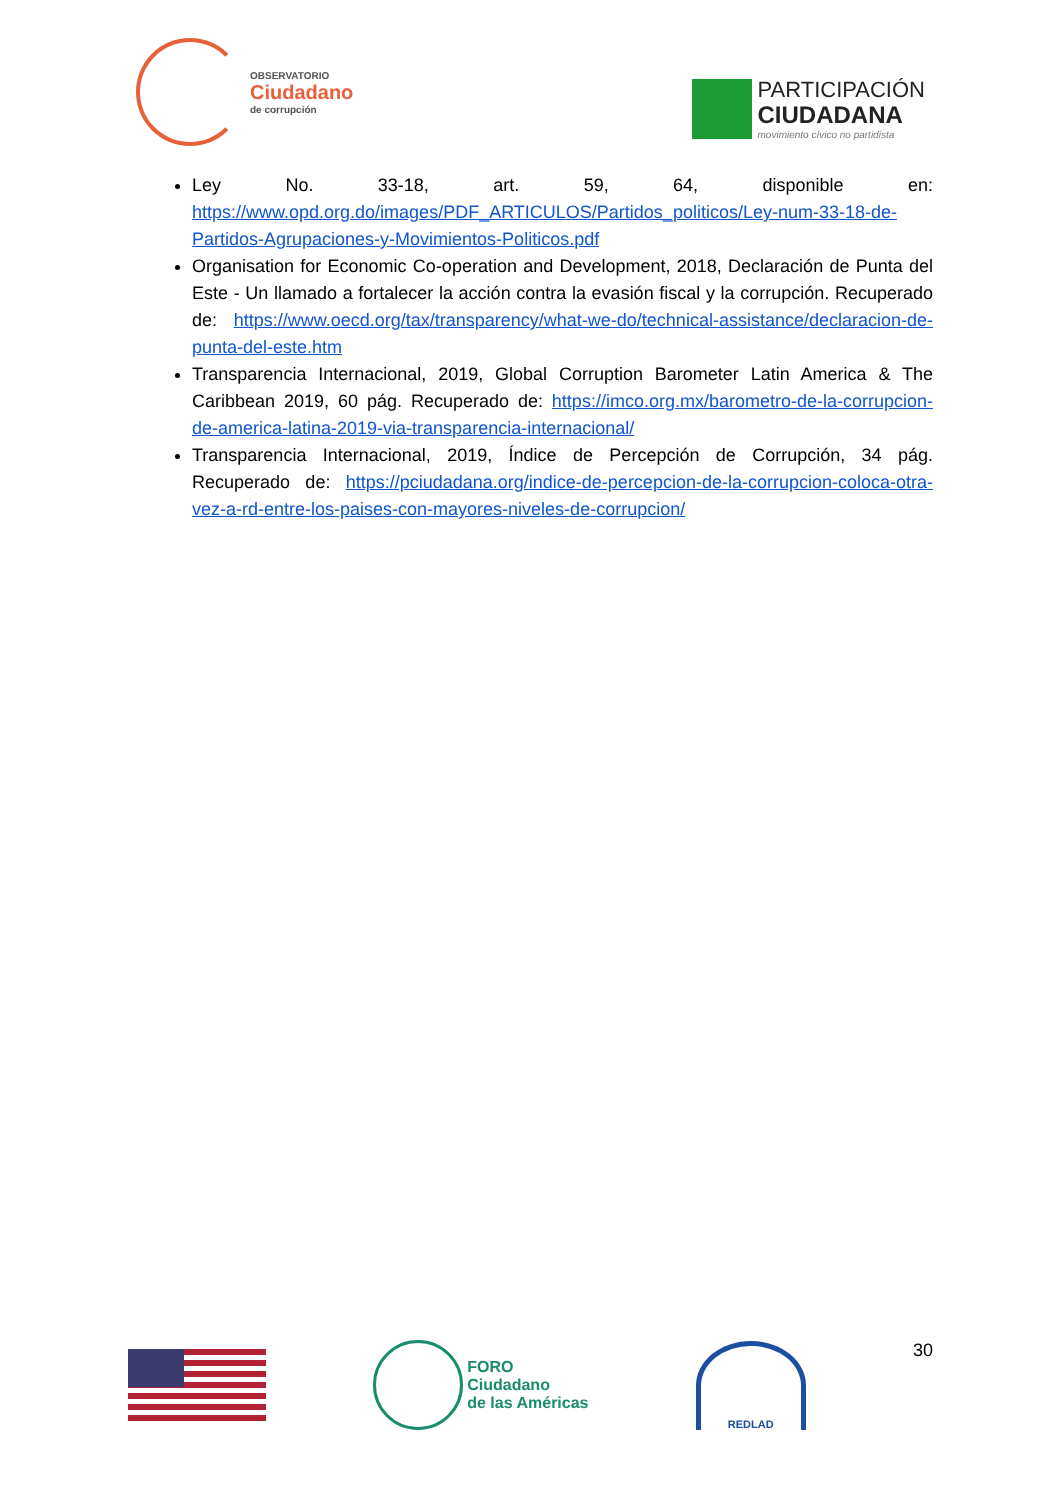OBSERVATORIO
Ciudadano
de corrupción
PARTICIPACIÓN
CIUDADANA
movimiento cívico no partidista
Ley No. 33-18, art. 59, 64, disponible en: https://www.opd.org.do/images/PDF_ARTICULOS/Partidos_politicos/Ley-num-33-18-de-Partidos-Agrupaciones-y-Movimientos-Politicos.pdf
Organisation for Economic Co-operation and Development, 2018, Declaración de Punta del Este - Un llamado a fortalecer la acción contra la evasión fiscal y la corrupción. Recuperado de: https://www.oecd.org/tax/transparency/what-we-do/technical-assistance/declaracion-de-punta-del-este.htm
Transparencia Internacional, 2019, Global Corruption Barometer Latin America & The Caribbean 2019, 60 pág. Recuperado de: https://imco.org.mx/barometro-de-la-corrupcion-de-america-latina-2019-via-transparencia-internacional/
Transparencia Internacional, 2019, Índice de Percepción de Corrupción, 34 pág. Recuperado de: https://pciudadana.org/indice-de-percepcion-de-la-corrupcion-coloca-otra-vez-a-rd-entre-los-paises-con-mayores-niveles-de-corrupcion/
FORO
Ciudadano
de las Américas
REDLAD
30